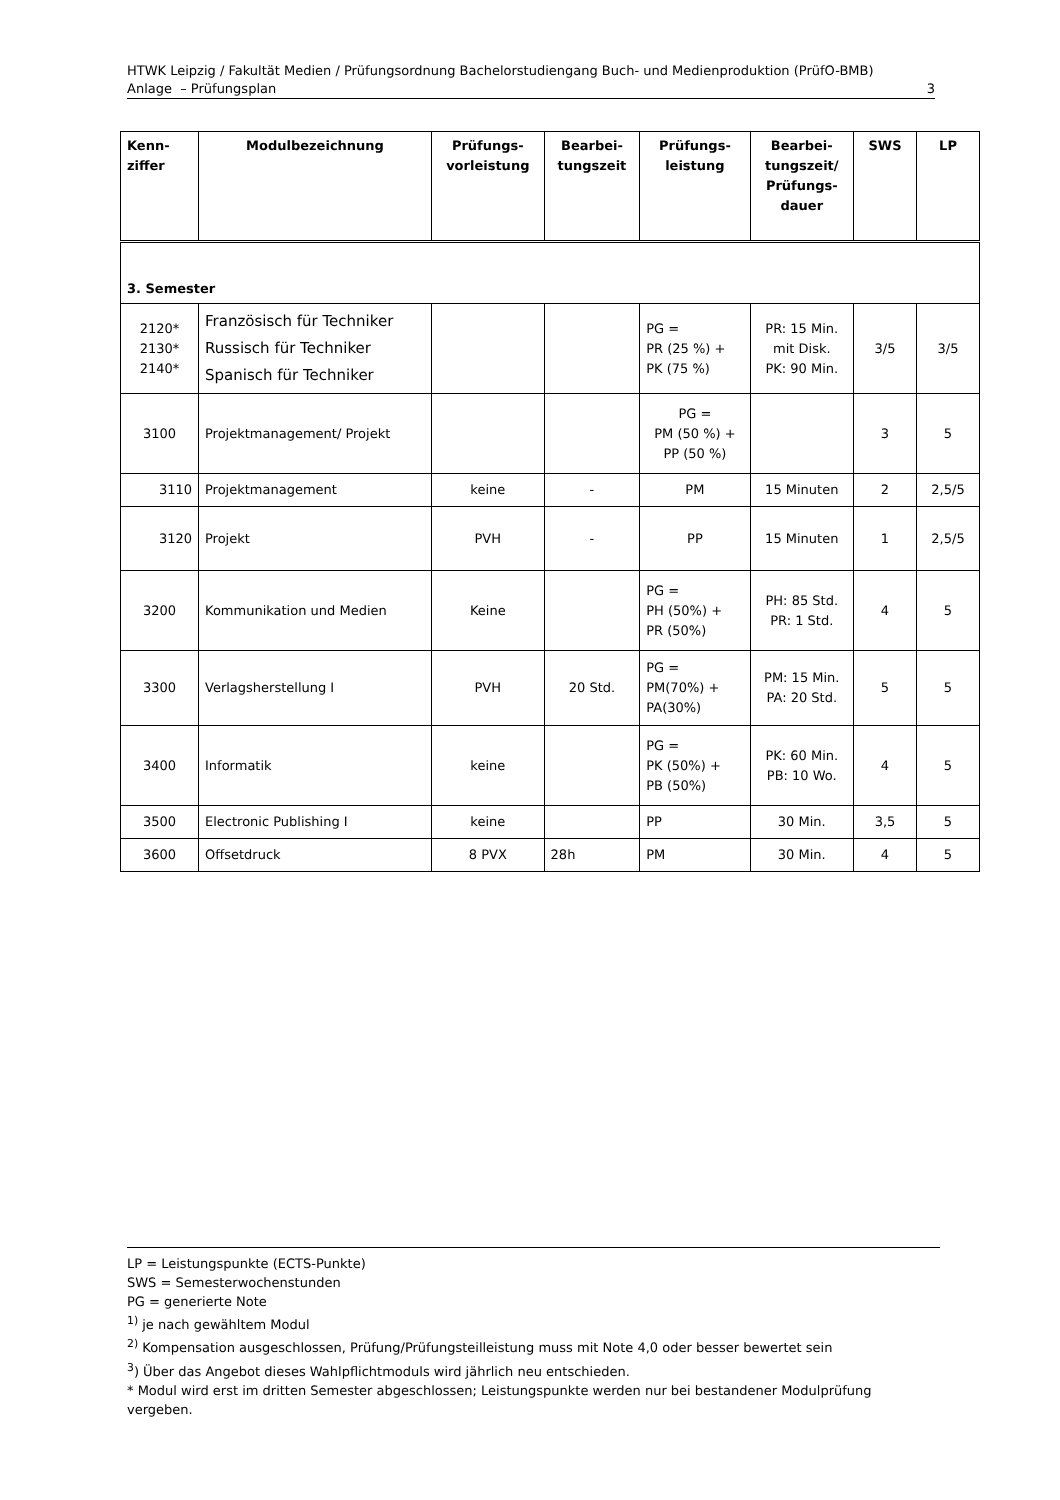HTWK Leipzig / Fakultät Medien / Prüfungsordnung Bachelorstudiengang Buch- und Medienproduktion (PrüfO-BMB)
Anlage – Prüfungsplan 3
| Kenn- ziffer | Modulbezeichnung | Prüfungs- vorleistung | Bearbei- tungszeit | Prüfungs- leistung | Bearbei- tungszeit/ Prüfungs- dauer | SWS | LP |
| --- | --- | --- | --- | --- | --- | --- | --- |
| 3. Semester | | | | | | | |
| 2120* 2130* 2140* | Französisch für Techniker Russisch für Techniker Spanisch für Techniker | | | PG = PR (25 %) + PK (75 %) | PR: 15 Min. mit Disk. PK: 90 Min. | 3/5 | 3/5 |
| 3100 | Projektmanagement/ Projekt | | | PG = PM (50 %) + PP (50 %) | | 3 | 5 |
| 3110 | Projektmanagement | keine | - | PM | 15 Minuten | 2 | 2,5/5 |
| 3120 | Projekt | PVH | - | PP | 15 Minuten | 1 | 2,5/5 |
| 3200 | Kommunikation und Medien | Keine | | PG = PH (50%) + PR (50%) | PH: 85 Std. PR: 1 Std. | 4 | 5 |
| 3300 | Verlagsherstellung I | PVH | 20 Std. | PG = PM(70%) + PA(30%) | PM: 15 Min. PA: 20 Std. | 5 | 5 |
| 3400 | Informatik | keine | | PG = PK (50%) + PB (50%) | PK: 60 Min. PB: 10 Wo. | 4 | 5 |
| 3500 | Electronic Publishing I | keine | | PP | 30 Min. | 3,5 | 5 |
| 3600 | Offsetdruck | 8 PVX | 28h | PM | 30 Min. | 4 | 5 |
LP = Leistungspunkte (ECTS-Punkte)
SWS = Semesterwochenstunden
PG = generierte Note
<sup>1)</sup> je nach gewähltem Modul
<sup>2)</sup> Kompensation ausgeschlossen, Prüfung/Prüfungsteilleistung muss mit Note 4,0 oder besser bewertet sein
<sup>3</sup>) Über das Angebot dieses Wahlpflichtmoduls wird jährlich neu entschieden.
* Modul wird erst im dritten Semester abgeschlossen; Leistungspunkte werden nur bei bestandener Modulprüfung vergeben.